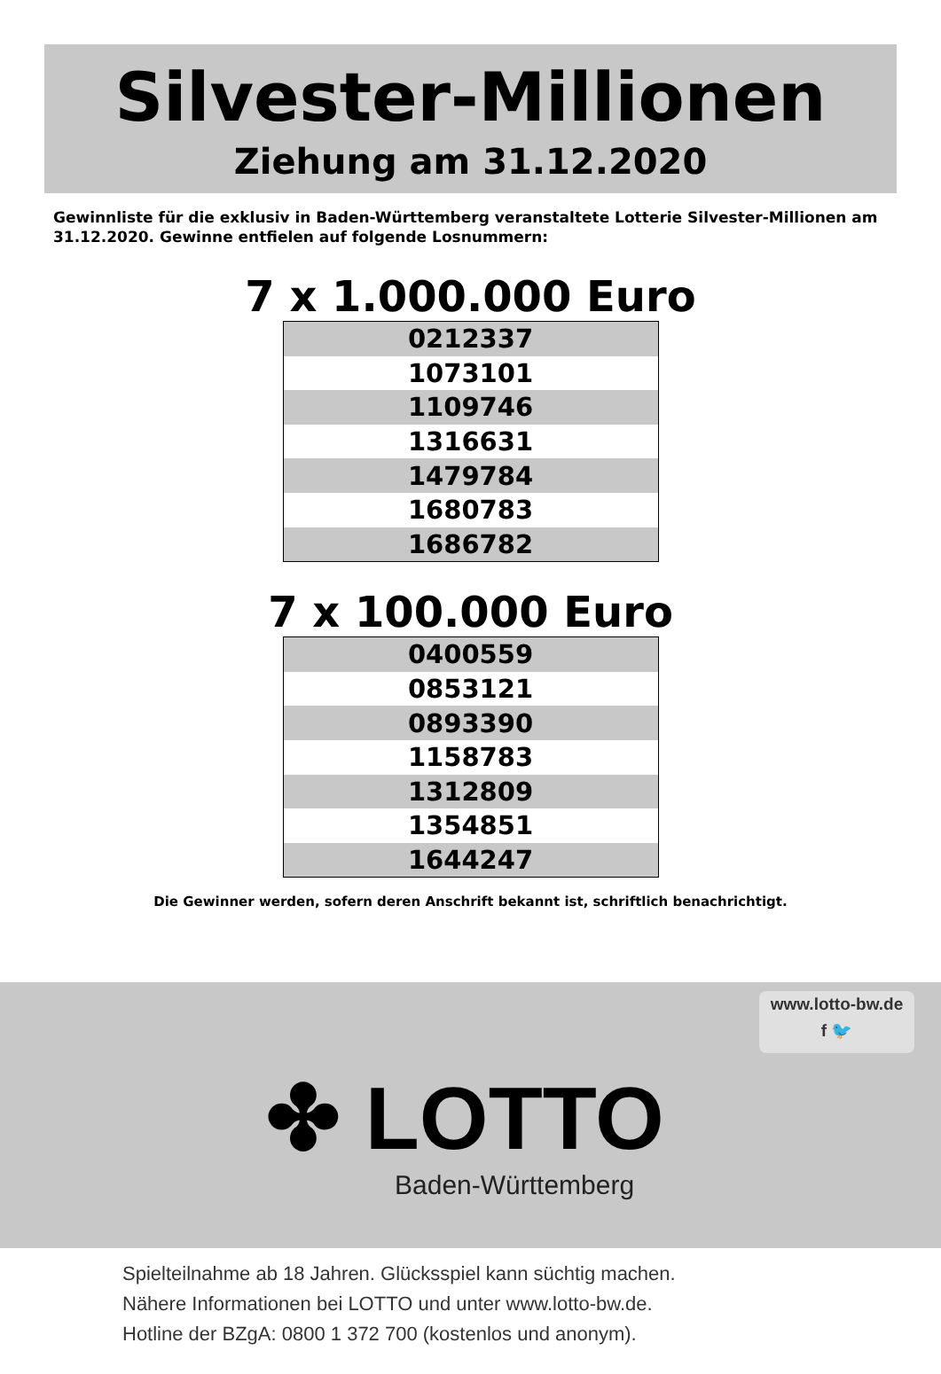Silvester-Millionen
Ziehung am 31.12.2020
Gewinnliste für die exklusiv in Baden-Württemberg veranstaltete Lotterie Silvester-Millionen am 31.12.2020. Gewinne entfielen auf folgende Losnummern:
7 x 1.000.000 Euro
| 0212337 |
| 1073101 |
| 1109746 |
| 1316631 |
| 1479784 |
| 1680783 |
| 1686782 |
7 x 100.000 Euro
| 0400559 |
| 0853121 |
| 0893390 |
| 1158783 |
| 1312809 |
| 1354851 |
| 1644247 |
Die Gewinner werden, sofern deren Anschrift bekannt ist, schriftlich benachrichtigt.
www.lotto-bw.de
f 🐦
✤ LOTTO
Baden-Württemberg
Spielteilnahme ab 18 Jahren. Glücksspiel kann süchtig machen.
Nähere Informationen bei LOTTO und unter www.lotto-bw.de.
Hotline der BZgA: 0800 1 372 700 (kostenlos und anonym).